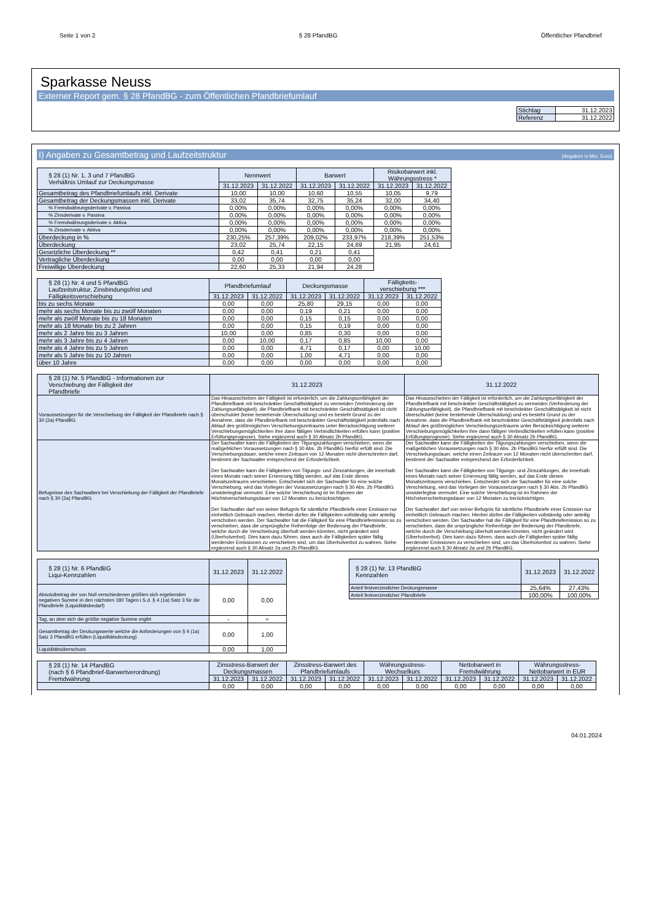Seite 1 von 2 § 28 PfandBG Öffentlicher Pfandbrief
Sparkasse Neuss
Externer Report gem. § 28 PfandBG - zum Öffentlichen Pfandbriefumlauf
| Stichtag | 31.12.2023 |
| Referenz | 31.12.2022 |
I) Angaben zu Gesamtbetrag und Laufzeitstruktur (Angaben in Mio. Euro)
| § 28 (1) Nr. 1, 3 und 7 PfandBG Verhältnis Umlauf zur Deckungsmasse | Nennwert | | Barwert | | Risikobarwert inkl. Währungsstress * | |
| --- | --- | --- | --- | --- | --- | --- |
| | 31.12.2023 | 31.12.2022 | 31.12.2023 | 31.12.2022 | 31.12.2023 | 31.12.2022 |
| Gesamtbetrag des Pfandbriefumlaufs inkl. Derivate | 10,00 | 10,00 | 10,60 | 10,55 | 10,05 | 9,79 |
| Gesamtbetrag der Deckungsmassen inkl. Derivate | 33,02 | 35,74 | 32,75 | 35,24 | 32,00 | 34,40 |
| % Fremdwährungsderivate v. Passiva | 0,00% | 0,00% | 0,00% | 0,00% | 0,00% | 0,00% |
| % Zinsderivate v. Passiva | 0,00% | 0,00% | 0,00% | 0,00% | 0,00% | 0,00% |
| % Fremdwährungsderivate v. Aktiva | 0,00% | 0,00% | 0,00% | 0,00% | 0,00% | 0,00% |
| % Zinsderivate v. Aktiva | 0,00% | 0,00% | 0,00% | 0,00% | 0,00% | 0,00% |
| Überdeckung in % | 230,25% | 257,39% | 209,02% | 233,97% | 218,39% | 251,53% |
| Überdeckung | 23,02 | 25,74 | 22,15 | 24,69 | 21,95 | 24,61 |
| Gesetzliche Überdeckung ** | 0,42 | 0,41 | 0,21 | 0,41 | | |
| Vertragliche Überdeckung | 0,00 | 0,00 | 0,00 | 0,00 | | |
| Freiwillige Überdeckung | 22,60 | 25,33 | 21,94 | 24,28 | | |
| § 28 (1) Nr. 4 und 5 PfandBG Laufzeitstruktur, Zinsbindungsfrist und Fälligkeitsverschiebung | Pfandbriefumlauf | | Deckungsmasse | | Fälligkeits- verschiebung *** | |
| --- | --- | --- | --- | --- | --- | --- |
| | 31.12.2023 | 31.12.2022 | 31.12.2023 | 31.12.2022 | 31.12.2023 | 31.12.2022 |
| bis zu sechs Monate | 0,00 | 0,00 | 25,80 | 29,15 | 0,00 | 0,00 |
| mehr als sechs Monate bis zu zwölf Monaten | 0,00 | 0,00 | 0,19 | 0,21 | 0,00 | 0,00 |
| mehr als zwölf Monate bis zu 18 Monaten | 0,00 | 0,00 | 0,15 | 0,15 | 0,00 | 0,00 |
| mehr als 18 Monate bis zu 2 Jahren | 0,00 | 0,00 | 0,15 | 0,19 | 0,00 | 0,00 |
| mehr als 2 Jahre bis zu 3 Jahren | 10,00 | 0,00 | 0,85 | 0,30 | 0,00 | 0,00 |
| mehr als 3 Jahre bis zu 4 Jahren | 0,00 | 10,00 | 0,17 | 0,85 | 10,00 | 0,00 |
| mehr als 4 Jahre bis zu 5 Jahren | 0,00 | 0,00 | 4,71 | 0,17 | 0,00 | 10,00 |
| mehr als 5 Jahre bis zu 10 Jahren | 0,00 | 0,00 | 1,00 | 4,71 | 0,00 | 0,00 |
| über 10 Jahre | 0,00 | 0,00 | 0,00 | 0,00 | 0,00 | 0,00 |
| § 28 (1) Nr. 5 PfandBG - Informationen zur Verschiebung der Fälligkeit der Pfandbriefe | 31.12.2023 | 31.12.2022 |
| --- | --- | --- |
| Voraussetzungen für die Verschiebung der Fälligkeit der Pfandbriefe nach § 30 (2a) PfandBG | Das Hinausschieben der Fälligkeit ist erforderlich, um die Zahlungsunfähigkeit der Pfandbriefbank mit beschränkter Geschäftstätigkeit zu vermeiden (Verhinderung der Zahlungsunfähigkeit), die Pfandbriefbank mit beschränkter Geschäftstätigkeit ist nicht überschuldet (keine bestehende Überschuldung) und es besteht Grund zu der Annahme, dass die Pfandbriefbank mit beschränkter Geschäftstätigkeit jedenfalls nach Ablauf des größtmöglichen Verschiebungszeitraums unter Berücksichtigung weiterer Verschiebungsmöglichkeiten ihre dann fälligen Verbindlichkeiten erfüllen kann (positive Erfüllungsprognose). Siehe ergänzend auch § 30 Absatz 2b PfandBG. | Das Hinausschieben der Fälligkeit ist erforderlich, um die Zahlungsunfähigkeit der Pfandbriefbank mit beschränkter Geschäftstätigkeit zu vermeiden (Verhinderung der Zahlungsunfähigkeit), die Pfandbriefbank mit beschränkter Geschäftstätigkeit ist nicht überschuldet (keine bestehende Überschuldung) und es besteht Grund zu der Annahme, dass die Pfandbriefbank mit beschränkter Geschäftstätigkeit jedenfalls nach Ablauf des größtmöglichen Verschiebungszeitraums unter Berücksichtigung weiterer Verschiebungsmöglichkeiten ihre dann fälligen Verbindlichkeiten erfüllen kann (positive Erfüllungsprognose). Siehe ergänzend auch § 30 Absatz 2b PfandBG. |
| Befugnisse des Sachwalters bei Verschiebung der Fälligkeit der Pfandbriefe nach § 30 (2a) PfandBG | Der Sachwalter kann die Fälligkeiten der Tilgungszahlungen verschieben, wenn die maßgeblichen Voraussetzungen nach § 30 Abs. 2b PfandBG hierfür erfüllt sind. Die Verschiebungsdauer, welche einen Zeitraum von 12 Monaten nicht überschreiten darf, bestimmt der Sachwalter entsprechend der Erforderlichkeit. Der Sachwalter kann die Fälligkeiten von Tilgungs- und Zinszahlungen, die innerhalb eines Monats nach seiner Ernennung fällig werden, auf das Ende dieses Monatszeitraums verschieben. Entscheidet sich der Sachwalter für eine solche Verschiebung, wird das Vorliegen der Voraussetzungen nach § 30 Abs. 2b PfandBG unwiderlegbar vermutet. Eine solche Verschiebung ist im Rahmen der Höchstverschiebungsdauer von 12 Monaten zu berücksichtigen. Der Sachwalter darf von seiner Befugnis für sämtliche Pfandbriefe einer Emission nur einheitlich Gebrauch machen. Hierbei dürfen die Fälligkeiten vollständig oder anteilig verschoben werden. Der Sachwalter hat die Fälligkeit für eine Pfandbriefemission so zu verschieben, dass die ursprüngliche Reihenfolge der Bedienung der Pfandbriefe, welche durch die Verschiebung überholt werden könnten, nicht geändert wird (Überholverbot). Dies kann dazu führen, dass auch die Fälligkeiten später fällig werdender Emissionen zu verschieben sind, um das Überholverbot zu wahren. Siehe ergänzend auch § 30 Absatz 2a und 2b PfandBG. | Der Sachwalter kann die Fälligkeiten der Tilgungszahlungen verschieben, wenn die maßgeblichen Voraussetzungen nach § 30 Abs. 2b PfandBG hierfür erfüllt sind. Die Verschiebungsdauer, welche einen Zeitraum von 12 Monaten nicht überschreiten darf, bestimmt der Sachwalter entsprechend der Erforderlichkeit. Der Sachwalter kann die Fälligkeiten von Tilgungs- und Zinszahlungen, die innerhalb eines Monats nach seiner Ernennung fällig werden, auf das Ende dieses Monatszeitraums verschieben. Entscheidet sich der Sachwalter für eine solche Verschiebung, wird das Vorliegen der Voraussetzungen nach § 30 Abs. 2b PfandBG unwiderlegbar vermutet. Eine solche Verschiebung ist im Rahmen der Höchstverschiebungsdauer von 12 Monaten zu berücksichtigen. Der Sachwalter darf von seiner Befugnis für sämtliche Pfandbriefe einer Emission nur einheitlich Gebrauch machen. Hierbei dürfen die Fälligkeiten vollständig oder anteilig verschoben werden. Der Sachwalter hat die Fälligkeit für eine Pfandbriefemission so zu verschieben, dass die ursprüngliche Reihenfolge der Bedienung der Pfandbriefe, welche durch die Verschiebung überholt werden könnten, nicht geändert wird (Überholverbot). Dies kann dazu führen, dass auch die Fälligkeiten später fällig werdender Emissionen zu verschieben sind, um das Überholverbot zu wahren. Siehe ergänzend auch § 30 Absatz 2a und 2b PfandBG. |
| § 28 (1) Nr. 6 PfandBG Liqui-Kennzahlen | 31.12.2023 | 31.12.2022 |
| --- | --- | --- |
| Absolutbetrag der von Null verschiedenen größten sich ergebenden negativen Summe in den nächsten 180 Tagen i.S.d. § 4 (1a) Satz 3 für die Pfandbriefe (Liquiditätsbedarf) | 0,00 | 0,00 |
| Tag, an dem sich die größte negative Summe ergibt | - | ÷ |
| Gesamtbetrag der Deckungswerte welche die Anforderungen von § 4 (1a) Satz 3 PfandBG erfüllen (Liquiditätsdeckung) | 0,00 | 1,00 |
| Liquiditätsüberschuss | 0,00 | 1,00 |
| § 28 (1) Nr. 13 PfandBG Kennzahlen | 31.12.2023 | 31.12.2022 |
| --- | --- | --- |
| Anteil festverzinslicher Deckungsmasse | 25,64% | 27,43% |
| Anteil festverzinslicher Pfandbriefe | 100,00% | 100,00% |
| § 28 (1) Nr. 14 PfandBG (nach § 6 Pfandbrief-Barwertverordnung) Fremdwährung | Zinsstress-Barwert der Deckungsmassen | | Zinsstress-Barwert des Pfandbriefumlaufs | | Währungsstress-Wechselkurs | | Nettobarwert in Fremdwährung | | Währungsstress-Nettobarwert in EUR | |
| --- | --- | --- | --- | --- | --- | --- | --- | --- | --- | --- |
| | 31.12.2023 | 31.12.2022 | 31.12.2023 | 31.12.2022 | 31.12.2023 | 31.12.2022 | 31.12.2023 | 31.12.2022 | 31.12.2023 | 31.12.2022 |
| | 0,00 | 0,00 | 0,00 | 0,00 | 0,00 | 0,00 | 0,00 | 0,00 | 0,00 | 0,00 |
04.01.2024